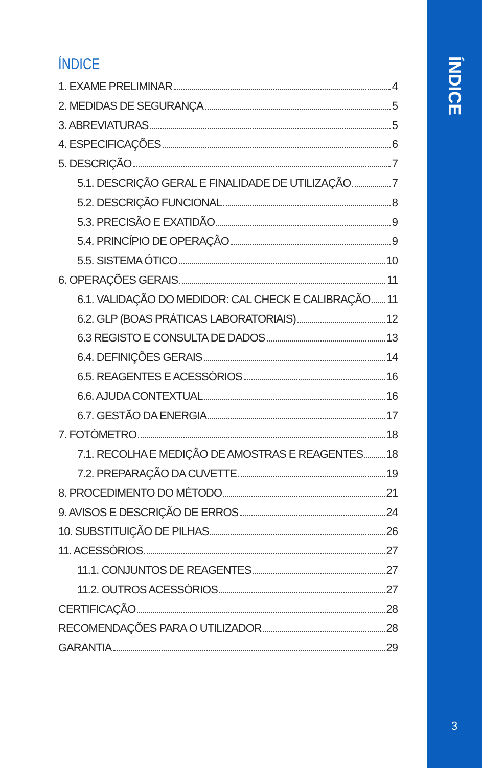ÍNDICE
ÍNDICE
1. EXAME PRELIMINAR 4
2. MEDIDAS DE SEGURANÇA 5
3. ABREVIATURAS 5
4. ESPECIFICAÇÕES 6
5. DESCRIÇÃO 7
5.1. DESCRIÇÃO GERAL E FINALIDADE DE UTILIZAÇÃO 7
5.2. DESCRIÇÃO FUNCIONAL 8
5.3. PRECISÃO E EXATIDÃO 9
5.4. PRINCÍPIO DE OPERAÇÃO 9
5.5. SISTEMA ÓTICO 10
6. OPERAÇÕES GERAIS 11
6.1. VALIDAÇÃO DO MEDIDOR: CAL CHECK E CALIBRAÇÃO 11
6.2. GLP (BOAS PRÁTICAS LABORATORIAIS) 12
6.3 REGISTO E CONSULTA DE DADOS 13
6.4. DEFINIÇÕES GERAIS 14
6.5. REAGENTES E ACESSÓRIOS 16
6.6. AJUDA CONTEXTUAL 16
6.7. GESTÃO DA ENERGIA 17
7. FOTÓMETRO 18
7.1. RECOLHA E MEDIÇÃO DE AMOSTRAS E REAGENTES 18
7.2. PREPARAÇÃO DA CUVETTE 19
8. PROCEDIMENTO DO MÉTODO 21
9. AVISOS E DESCRIÇÃO DE ERROS 24
10. SUBSTITUIÇÃO DE PILHAS 26
11. ACESSÓRIOS 27
11.1. CONJUNTOS DE REAGENTES 27
11.2. OUTROS ACESSÓRIOS 27
CERTIFICAÇÃO 28
RECOMENDAÇÕES PARA O UTILIZADOR 28
GARANTIA 29
3